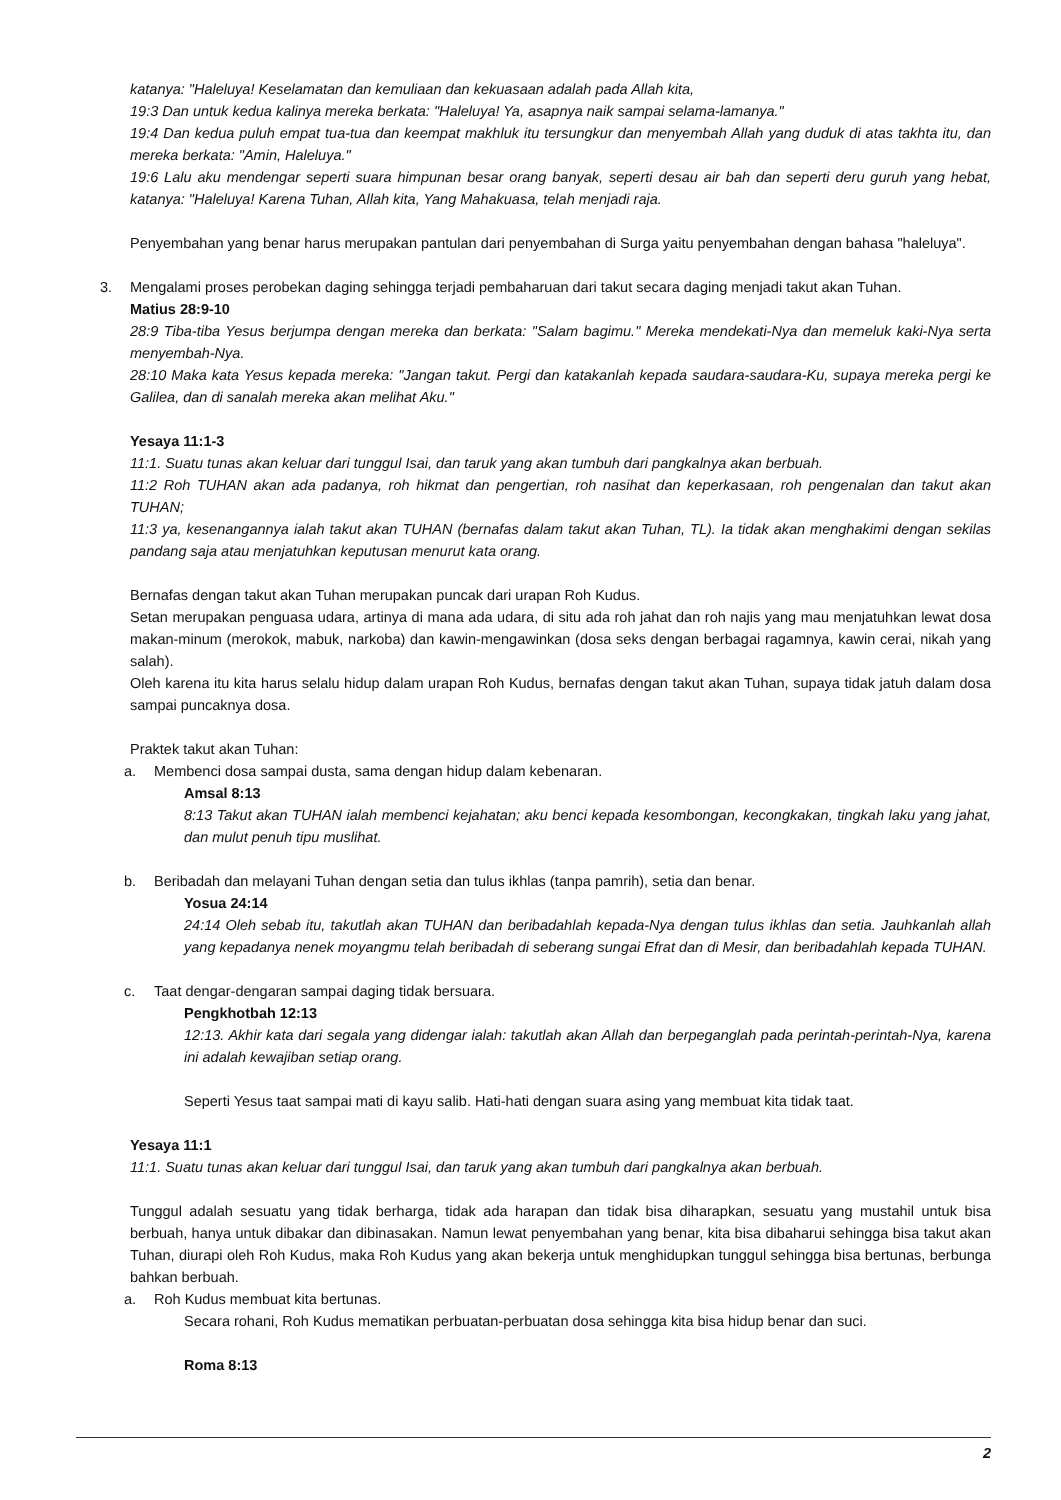katanya: "Haleluya! Keselamatan dan kemuliaan dan kekuasaan adalah pada Allah kita,
19:3 Dan untuk kedua kalinya mereka berkata: "Haleluya! Ya, asapnya naik sampai selama-lamanya."
19:4 Dan kedua puluh empat tua-tua dan keempat makhluk itu tersungkur dan menyembah Allah yang duduk di atas takhta itu, dan mereka berkata: "Amin, Haleluya."
19:6 Lalu aku mendengar seperti suara himpunan besar orang banyak, seperti desau air bah dan seperti deru guruh yang hebat, katanya: "Haleluya! Karena Tuhan, Allah kita, Yang Mahakuasa, telah menjadi raja.
Penyembahan yang benar harus merupakan pantulan dari penyembahan di Surga yaitu penyembahan dengan bahasa "haleluya".
3. Mengalami proses perobekan daging sehingga terjadi pembaharuan dari takut secara daging menjadi takut akan Tuhan.
Matius 28:9-10
28:9 Tiba-tiba Yesus berjumpa dengan mereka dan berkata: "Salam bagimu." Mereka mendekati-Nya dan memeluk kaki-Nya serta menyembah-Nya.
28:10 Maka kata Yesus kepada mereka: "Jangan takut. Pergi dan katakanlah kepada saudara-saudara-Ku, supaya mereka pergi ke Galilea, dan di sanalah mereka akan melihat Aku."
Yesaya 11:1-3
11:1. Suatu tunas akan keluar dari tunggul Isai, dan taruk yang akan tumbuh dari pangkalnya akan berbuah.
11:2 Roh TUHAN akan ada padanya, roh hikmat dan pengertian, roh nasihat dan keperkasaan, roh pengenalan dan takut akan TUHAN;
11:3 ya, kesenangannya ialah takut akan TUHAN (bernafas dalam takut akan Tuhan, TL). Ia tidak akan menghakimi dengan sekilas pandang saja atau menjatuhkan keputusan menurut kata orang.
Bernafas dengan takut akan Tuhan merupakan puncak dari urapan Roh Kudus.
Setan merupakan penguasa udara, artinya di mana ada udara, di situ ada roh jahat dan roh najis yang mau menjatuhkan lewat dosa makan-minum (merokok, mabuk, narkoba) dan kawin-mengawinkan (dosa seks dengan berbagai ragamnya, kawin cerai, nikah yang salah).
Oleh karena itu kita harus selalu hidup dalam urapan Roh Kudus, bernafas dengan takut akan Tuhan, supaya tidak jatuh dalam dosa sampai puncaknya dosa.
Praktek takut akan Tuhan:
a. Membenci dosa sampai dusta, sama dengan hidup dalam kebenaran.
Amsal 8:13
8:13 Takut akan TUHAN ialah membenci kejahatan; aku benci kepada kesombongan, kecongkakan, tingkah laku yang jahat, dan mulut penuh tipu muslihat.
b. Beribadah dan melayani Tuhan dengan setia dan tulus ikhlas (tanpa pamrih), setia dan benar.
Yosua 24:14
24:14 Oleh sebab itu, takutlah akan TUHAN dan beribadahlah kepada-Nya dengan tulus ikhlas dan setia. Jauhkanlah allah yang kepadanya nenek moyangmu telah beribadah di seberang sungai Efrat dan di Mesir, dan beribadahlah kepada TUHAN.
c. Taat dengar-dengaran sampai daging tidak bersuara.
Pengkhotbah 12:13
12:13. Akhir kata dari segala yang didengar ialah: takutlah akan Allah dan berpeganglah pada perintah-perintah-Nya, karena ini adalah kewajiban setiap orang.
Seperti Yesus taat sampai mati di kayu salib. Hati-hati dengan suara asing yang membuat kita tidak taat.
Yesaya 11:1
11:1. Suatu tunas akan keluar dari tunggul Isai, dan taruk yang akan tumbuh dari pangkalnya akan berbuah.
Tunggul adalah sesuatu yang tidak berharga, tidak ada harapan dan tidak bisa diharapkan, sesuatu yang mustahil untuk bisa berbuah, hanya untuk dibakar dan dibinasakan. Namun lewat penyembahan yang benar, kita bisa dibaharui sehingga bisa takut akan Tuhan, diurapi oleh Roh Kudus, maka Roh Kudus yang akan bekerja untuk menghidupkan tunggul sehingga bisa bertunas, berbunga bahkan berbuah.
a. Roh Kudus membuat kita bertunas.
Secara rohani, Roh Kudus mematikan perbuatan-perbuatan dosa sehingga kita bisa hidup benar dan suci.
Roma 8:13
2